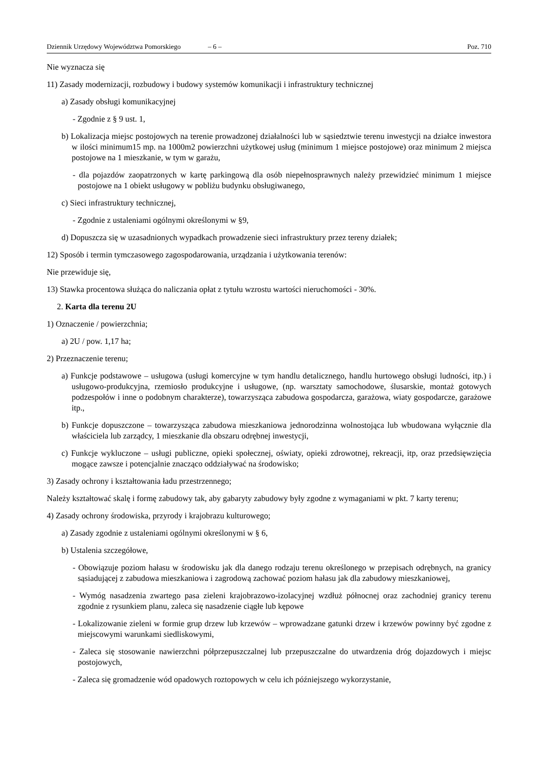Dziennik Urzędowy Województwa Pomorskiego – 6 – Poz. 710
Nie wyznacza się
11) Zasady modernizacji, rozbudowy i budowy systemów komunikacji i infrastruktury technicznej
a) Zasady obsługi komunikacyjnej
- Zgodnie z § 9 ust. 1,
b) Lokalizacja miejsc postojowych na terenie prowadzonej działalności lub w sąsiedztwie terenu inwestycji na działce inwestora w ilości minimum15 mp. na 1000m2 powierzchni użytkowej usług (minimum 1 miejsce postojowe) oraz minimum 2 miejsca postojowe na 1 mieszkanie, w tym w garażu,
- dla pojazdów zaopatrzonych w kartę parkingową dla osób niepełnosprawnych należy przewidzieć minimum 1 miejsce postojowe na 1 obiekt usługowy w pobliżu budynku obsługiwanego,
c) Sieci infrastruktury technicznej,
- Zgodnie z ustaleniami ogólnymi określonymi w §9,
d) Dopuszcza się w uzasadnionych wypadkach prowadzenie sieci infrastruktury przez tereny działek;
12) Sposób i termin tymczasowego zagospodarowania, urządzania i użytkowania terenów:
Nie przewiduje się,
13) Stawka procentowa służąca do naliczania opłat z tytułu wzrostu wartości nieruchomości - 30%.
2. Karta dla terenu 2U
1) Oznaczenie / powierzchnia;
a) 2U / pow. 1,17 ha;
2) Przeznaczenie terenu;
a) Funkcje podstawowe – usługowa (usługi komercyjne w tym handlu detalicznego, handlu hurtowego obsługi ludności, itp.) i usługowo-produkcyjna, rzemiosło produkcyjne i usługowe, (np. warsztaty samochodowe, ślusarskie, montaż gotowych podzespołów i inne o podobnym charakterze), towarzysząca zabudowa gospodarcza, garażowa, wiaty gospodarcze, garażowe itp.,
b) Funkcje dopuszczone – towarzysząca zabudowa mieszkaniowa jednorodzinna wolnostojąca lub wbudowana wyłącznie dla właściciela lub zarządcy, 1 mieszkanie dla obszaru odrębnej inwestycji,
c) Funkcje wykluczone – usługi publiczne, opieki społecznej, oświaty, opieki zdrowotnej, rekreacji, itp, oraz przedsięwzięcia mogące zawsze i potencjalnie znacząco oddziaływać na środowisko;
3) Zasady ochrony i kształtowania ładu przestrzennego;
Należy kształtować skalę i formę zabudowy tak, aby gabaryty zabudowy były zgodne z wymaganiami w pkt. 7 karty terenu;
4) Zasady ochrony środowiska, przyrody i krajobrazu kulturowego;
a) Zasady zgodnie z ustaleniami ogólnymi określonymi w § 6,
b) Ustalenia szczegółowe,
- Obowiązuje poziom hałasu w środowisku jak dla danego rodzaju terenu określonego w przepisach odrębnych, na granicy sąsiadującej z zabudowa mieszkaniowa i zagrodową zachować poziom hałasu jak dla zabudowy mieszkaniowej,
- Wymóg nasadzenia zwartego pasa zieleni krajobrazowo-izolacyjnej wzdłuż północnej oraz zachodniej granicy terenu zgodnie z rysunkiem planu, zaleca się nasadzenie ciągłe lub kępowe
- Lokalizowanie zieleni w formie grup drzew lub krzewów – wprowadzane gatunki drzew i krzewów powinny być zgodne z miejscowymi warunkami siedliskowymi,
- Zaleca się stosowanie nawierzchni półprzepuszczalnej lub przepuszczalne do utwardzenia dróg dojazdowych i miejsc postojowych,
- Zaleca się gromadzenie wód opadowych roztopowych w celu ich późniejszego wykorzystanie,